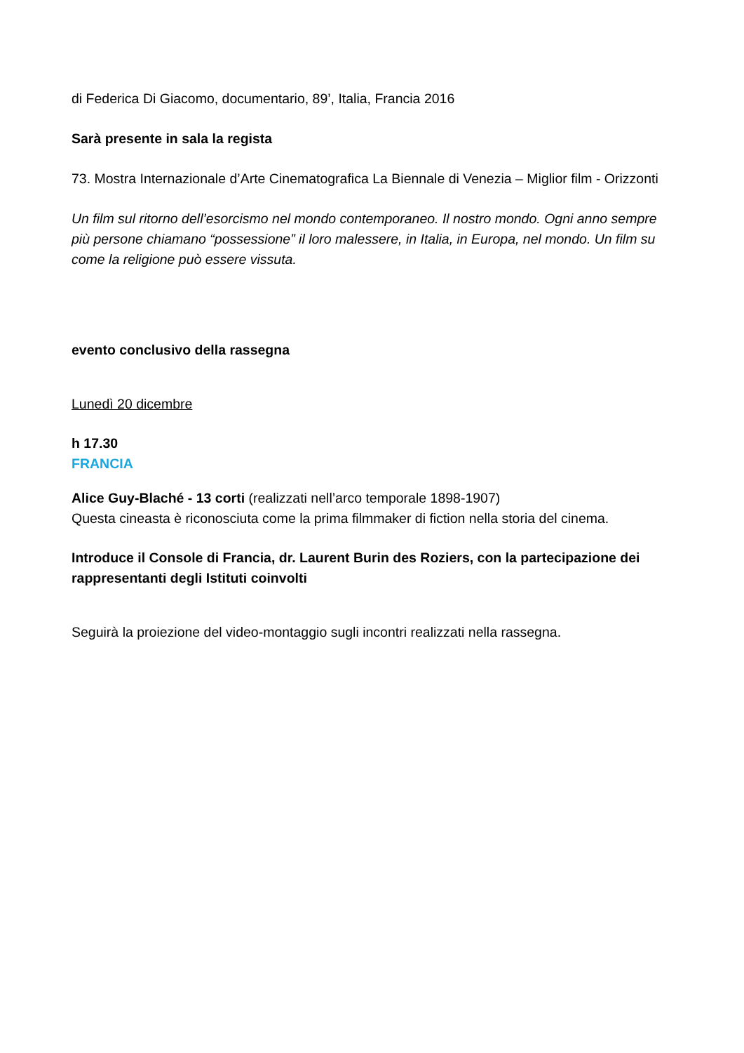di Federica Di Giacomo, documentario, 89’, Italia, Francia 2016
Sarà presente in sala la regista
73. Mostra Internazionale d’Arte Cinematografica La Biennale di Venezia – Miglior film - Orizzonti
Un film sul ritorno dell’esorcismo nel mondo contemporaneo. Il nostro mondo. Ogni anno sempre più persone chiamano “possessione” il loro malessere, in Italia, in Europa, nel mondo. Un film su come la religione può essere vissuta.
evento conclusivo della rassegna
Lunedì 20 dicembre
h 17.30
FRANCIA
Alice Guy-Blaché - 13 corti (realizzati nell’arco temporale 1898-1907)
Questa cineasta è riconosciuta come la prima filmmaker di fiction nella storia del cinema.
Introduce il Console di Francia, dr. Laurent Burin des Roziers, con la partecipazione dei rappresentanti degli Istituti coinvolti
Seguirà la proiezione del video-montaggio sugli incontri realizzati nella rassegna.